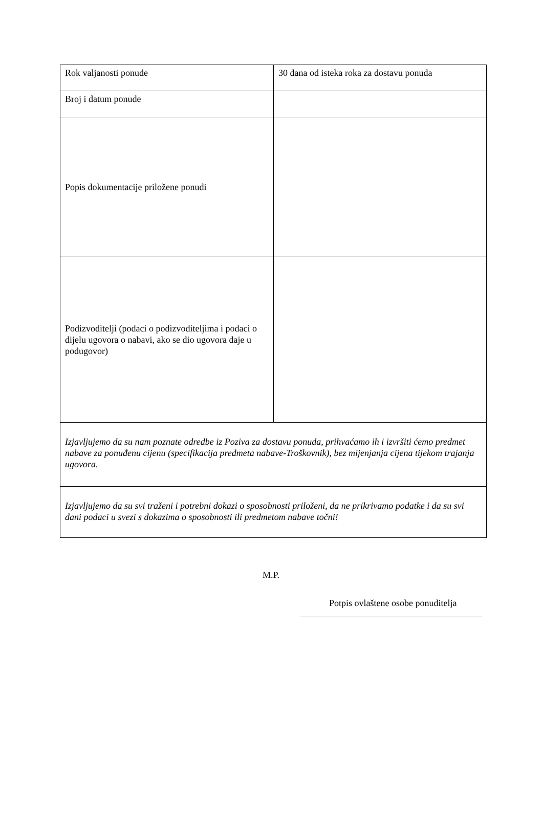| Rok valjanosti ponude | 30 dana od isteka roka za dostavu ponuda |
| Broj i datum ponude | |
| Popis dokumentacije priložene ponudi | |
| Podizvoditelji (podaci o podizvoditeljima i podaci o dijelu ugovora o nabavi, ako se dio ugovora daje u podugovor) | |
| Izjavljujemo da su nam poznate odredbe iz Poziva za dostavu ponuda, prihvaćamo ih i izvršiti ćemo predmet nabave za ponuđenu cijenu (specifikacija predmeta nabave-Troškovnik), bez mijenjanja cijena tijekom trajanja ugovora. | |
| Izjavljujemo da su svi traženi i potrebni dokazi o sposobnosti priloženi, da ne prikrivamo podatke i da su svi dani podaci u svezi s dokazima o sposobnosti ili predmetom nabave točni! | |
M.P.
Potpis ovlaštene osobe ponuditelja